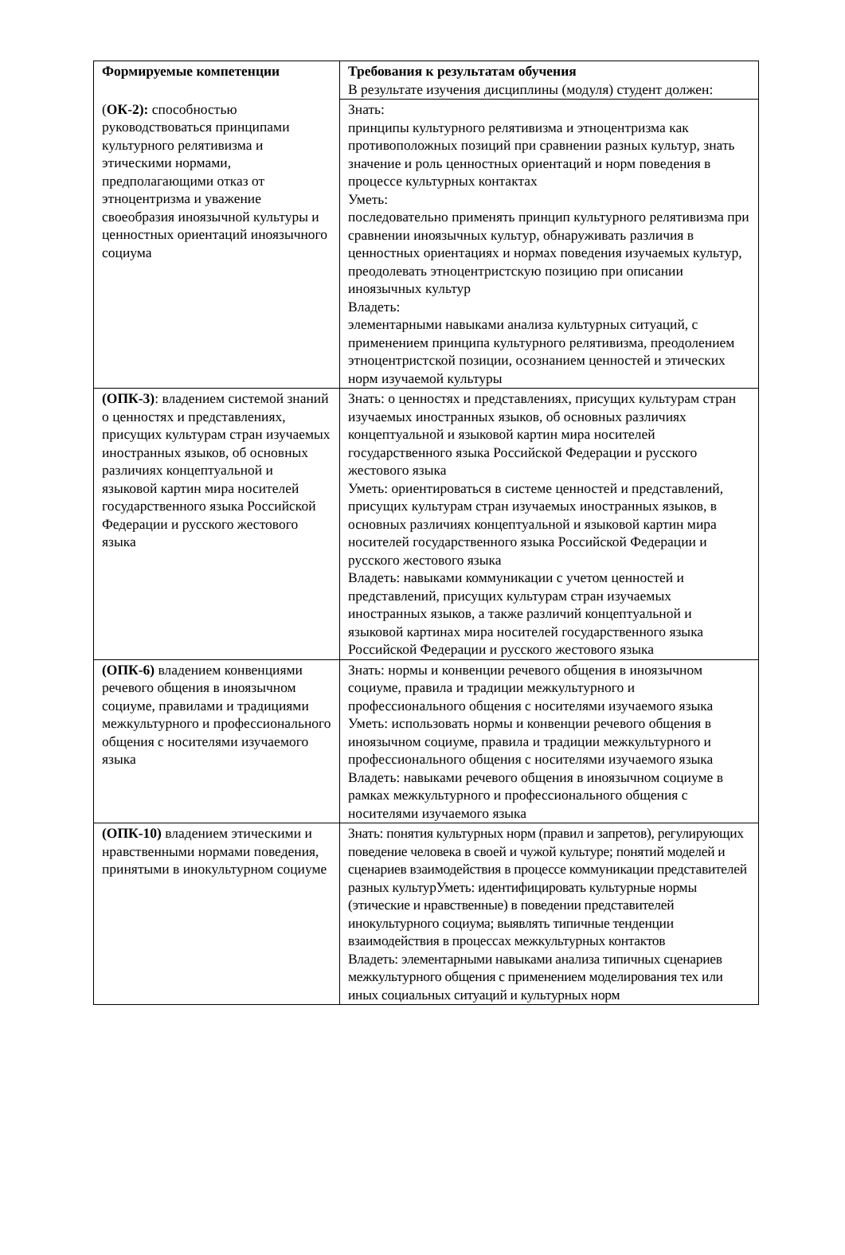| Формируемые компетенции | Требования к результатам обучения В результате изучения дисциплины (модуля) студент должен: |
| ( ОК-2): способностью руководствоваться принципами культурного релятивизма и этическими нормами, предполагающими отказ от этноцентризма и уважение своеобразия иноязычной культуры и ценностных ориентаций иноязычного социума | Знать: принципы культурного релятивизма и этноцентризма как противоположных позиций при сравнении разных культур, знать значение и роль ценностных ориентаций и норм поведения в процессе культурных контактах Уметь: последовательно применять принцип культурного релятивизма при сравнении иноязычных культур, обнаруживать различия в ценностных ориентациях и нормах поведения изучаемых культур, преодолевать этноцентристскую позицию при описании иноязычных культур Владеть: элементарными навыками анализа культурных ситуаций, с применением принципа культурного релятивизма, преодолением этноцентристской позиции, осознанием ценностей и этических норм изучаемой культуры |
| (ОПК-3) : владением системой знаний о ценностях и представлениях, присущих культурам стран изучаемых иностранных языков, об основных различиях концептуальной и языковой картин мира носителей государственного языка Российской Федерации и русского жестового языка | Знать: о ценностях и представлениях, присущих культурам стран изучаемых иностранных языков, об основных различиях концептуальной и языковой картин мира носителей государственного языка Российской Федерации и русского жестового языка Уметь: ориентироваться в системе ценностей и представлений, присущих культурам стран изучаемых иностранных языков, в основных различиях концептуальной и языковой картин мира носителей государственного языка Российской Федерации и русского жестового языка Владеть: навыками коммуникации с учетом ценностей и представлений, присущих культурам стран изучаемых иностранных языков, а также различий концептуальной и языковой картинах мира носителей государственного языка Российской Федерации и русского жестового языка |
| (ОПК-6) владением конвенциями речевого общения в иноязычном социуме, правилами и традициями межкультурного и профессионального общения с носителями изучаемого языка | Знать: нормы и конвенции речевого общения в иноязычном социуме, правила и традиции межкультурного и профессионального общения с носителями изучаемого языка Уметь: использовать нормы и конвенции речевого общения в иноязычном социуме, правила и традиции межкультурного и профессионального общения с носителями изучаемого языка Владеть: навыками речевого общения в иноязычном социуме в рамках межкультурного и профессионального общения с носителями изучаемого языка |
| (ОПК-10) владением этическими и нравственными нормами поведения, принятыми в инокультурном социуме | Знать: понятия культурных норм (правил и запретов), регулирующих поведение человека в своей и чужой культуре; понятий моделей и сценариев взаимодействия в процессе коммуникации представителей разных культурУметь: идентифицировать культурные нормы (этические и нравственные) в поведении представителей инокультурного социума; выявлять типичные тенденции взаимодействия в процессах межкультурных контактов Владеть: элементарными навыками анализа типичных сценариев межкультурного общения с применением моделирования тех или иных социальных ситуаций и культурных норм |